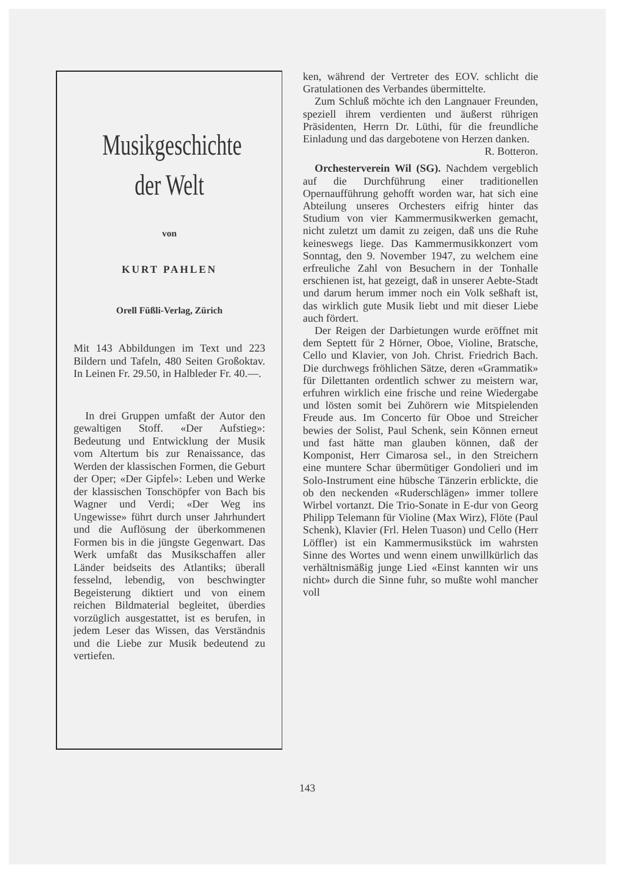Musikgeschichte
der Welt
von
KURT PAHLEN
Orell Füßli-Verlag, Zürich
Mit 143 Abbildungen im Text und 223 Bildern und Tafeln, 480 Seiten Großoktav. In Leinen Fr. 29.50, in Halbleder Fr. 40.—.
In drei Gruppen umfaßt der Autor den gewaltigen Stoff. «Der Aufstieg»: Bedeutung und Entwicklung der Musik vom Altertum bis zur Renaissance, das Werden der klassischen Formen, die Geburt der Oper; «Der Gipfel»: Leben und Werke der klassischen Tonschöpfer von Bach bis Wagner und Verdi; «Der Weg ins Ungewisse» führt durch unser Jahrhundert und die Auflösung der überkommenen Formen bis in die jüngste Gegenwart. Das Werk umfaßt das Musikschaffen aller Länder beidseits des Atlantiks; überall fesselnd, lebendig, von beschwingter Begeisterung diktiert und von einem reichen Bildmaterial begleitet, überdies vorzüglich ausgestattet, ist es berufen, in jedem Leser das Wissen, das Verständnis und die Liebe zur Musik bedeutend zu vertiefen.
ken, während der Vertreter des EOV. schlicht die Gratulationen des Verbandes übermittelte.
Zum Schluß möchte ich den Langnauer Freunden, speziell ihrem verdienten und äußerst rührigen Präsidenten, Herrn Dr. Lüthi, für die freundliche Einladung und das dargebotene von Herzen danken.
R. Botteron.
Orchesterverein Wil (SG). Nachdem vergeblich auf die Durchführung einer traditionellen Opernaufführung gehofft worden war, hat sich eine Abteilung unseres Orchesters eifrig hinter das Studium von vier Kammermusikwerken gemacht, nicht zuletzt um damit zu zeigen, daß uns die Ruhe keineswegs liege. Das Kammermusikkonzert vom Sonntag, den 9. November 1947, zu welchem eine erfreuliche Zahl von Besuchern in der Tonhalle erschienen ist, hat gezeigt, daß in unserer Aebte-Stadt und darum herum immer noch ein Volk seßhaft ist, das wirklich gute Musik liebt und mit dieser Liebe auch fördert.
Der Reigen der Darbietungen wurde eröffnet mit dem Septett für 2 Hörner, Oboe, Violine, Bratsche, Cello und Klavier, von Joh. Christ. Friedrich Bach. Die durchwegs fröhlichen Sätze, deren «Grammatik» für Dilettanten ordentlich schwer zu meistern war, erfuhren wirklich eine frische und reine Wiedergabe und lösten somit bei Zuhörern wie Mitspielenden Freude aus. Im Concerto für Oboe und Streicher bewies der Solist, Paul Schenk, sein Können erneut und fast hätte man glauben können, daß der Komponist, Herr Cimarosa sel., in den Streichern eine muntere Schar übermütiger Gondolieri und im Solo-Instrument eine hübsche Tänzerin erblickte, die ob den neckenden «Ruderschlägen» immer tollere Wirbel vortanzt. Die Trio-Sonate in E-dur von Georg Philipp Telemann für Violine (Max Wirz), Flöte (Paul Schenk), Klavier (Frl. Helen Tuason) und Cello (Herr Löffler) ist ein Kammermusikstück im wahrsten Sinne des Wortes und wenn einem unwillkürlich das verhältnismäßig junge Lied «Einst kannten wir uns nicht» durch die Sinne fuhr, so mußte wohl mancher voll
143